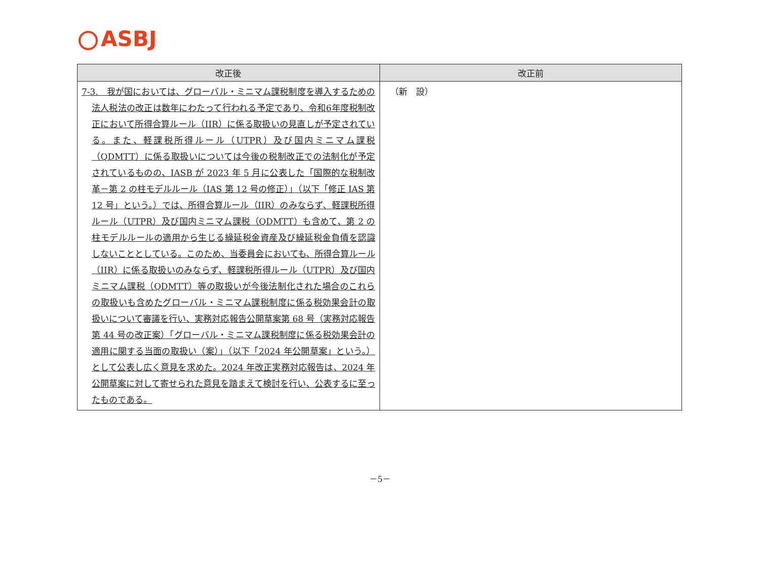ASBJ
| 改正後 | 改正前 |
| --- | --- |
| 7-3. 我が国においては、グローバル・ミニマム課税制度を導入するための法人税法の改正は数年にわたって行われる予定であり、令和6年度税制改正において所得合算ルール（IIR）に係る取扱いの見直しが予定されている。また、軽課税所得ルール（UTPR）及び国内ミニマム課税（QDMTT）に係る取扱いについては今後の税制改正での法制化が予定されているものの、IASB が 2023 年 5 月に公表した「国際的な税制改革－第 2 の柱モデルルール（IAS 第 12 号の修正）」（以下「修正 IAS 第 12 号」という。）では、所得合算ルール（IIR）のみならず、軽課税所得ルール（UTPR）及び国内ミニマム課税（QDMTT）も含めて、第 2 の柱モデルルールの適用から生じる繰延税金資産及び繰延税金負債を認識しないこととしている。このため、当委員会においても、所得合算ルール（IIR）に係る取扱いのみならず、軽課税所得ルール（UTPR）及び国内ミニマム課税（QDMTT）等の取扱いが今後法制化された場合のこれらの取扱いも含めたグローバル・ミニマム課税制度に係る税効果会計の取扱いについて審議を行い、実務対応報告公開草案第 68 号（実務対応報告第 44 号の改正案）「グローバル・ミニマム課税制度に係る税効果会計の適用に関する当面の取扱い（案）」（以下「2024 年公開草案」という。）として公表し広く意見を求めた。2024 年改正実務対応報告は、2024 年公開草案に対して寄せられた意見を踏まえて検討を行い、公表するに至ったものである。 | （新 設） |
－5－